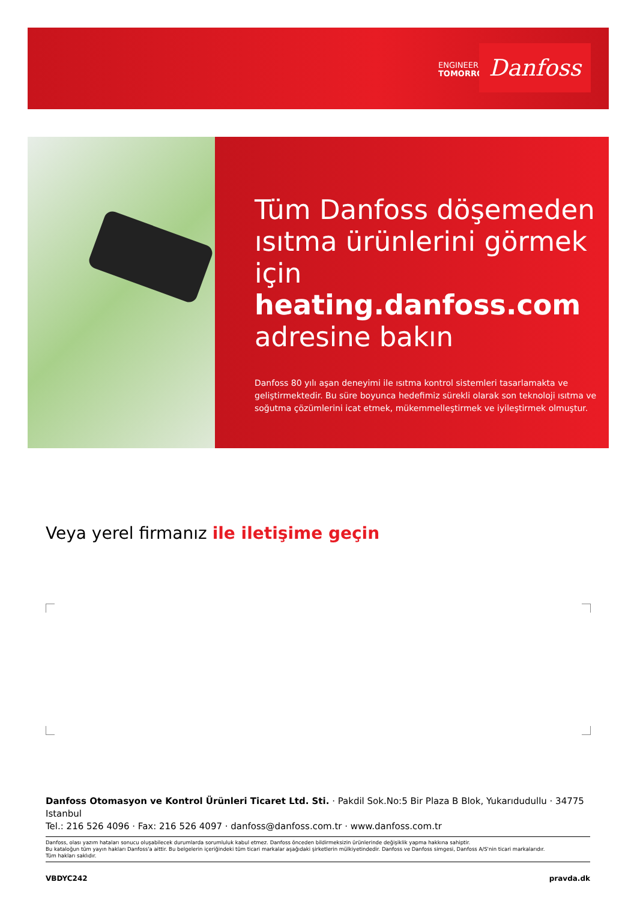ENGINEERING
TOMORROW
Danfoss
Tüm Danfoss döşemeden ısıtma ürünlerini görmek için heating.danfoss.com adresine bakın
Danfoss 80 yılı aşan deneyimi ile ısıtma kontrol sistemleri tasarlamakta ve geliştirmektedir. Bu süre boyunca hedefimiz sürekli olarak son teknoloji ısıtma ve soğutma çözümlerini icat etmek, mükemmelleştirmek ve iyileştirmek olmuştur.
Veya yerel firmanız ile iletişime geçin
Danfoss Otomasyon ve Kontrol Ürünleri Ticaret Ltd. Sti. · Pakdil Sok.No:5 Bir Plaza B Blok, Yukarıdudullu · 34775 Istanbul
Tel.: 216 526 4096 · Fax: 216 526 4097 · danfoss@danfoss.com.tr · www.danfoss.com.tr
Danfoss, olası yazım hataları sonucu oluşabilecek durumlarda sorumluluk kabul etmez. Danfoss önceden bildirmeksizin ürünlerinde değişiklik yapma hakkına sahiptir.
Bu kataloğun tüm yayın hakları Danfoss'a aittir. Bu belgelerin içeriğindeki tüm ticari markalar aşağıdaki şirketlerin mülkiyetindedir. Danfoss ve Danfoss simgesi, Danfoss A/S'nin ticari markalarıdır.
Tüm hakları saklıdır.
VBDYC242 pravda.dk